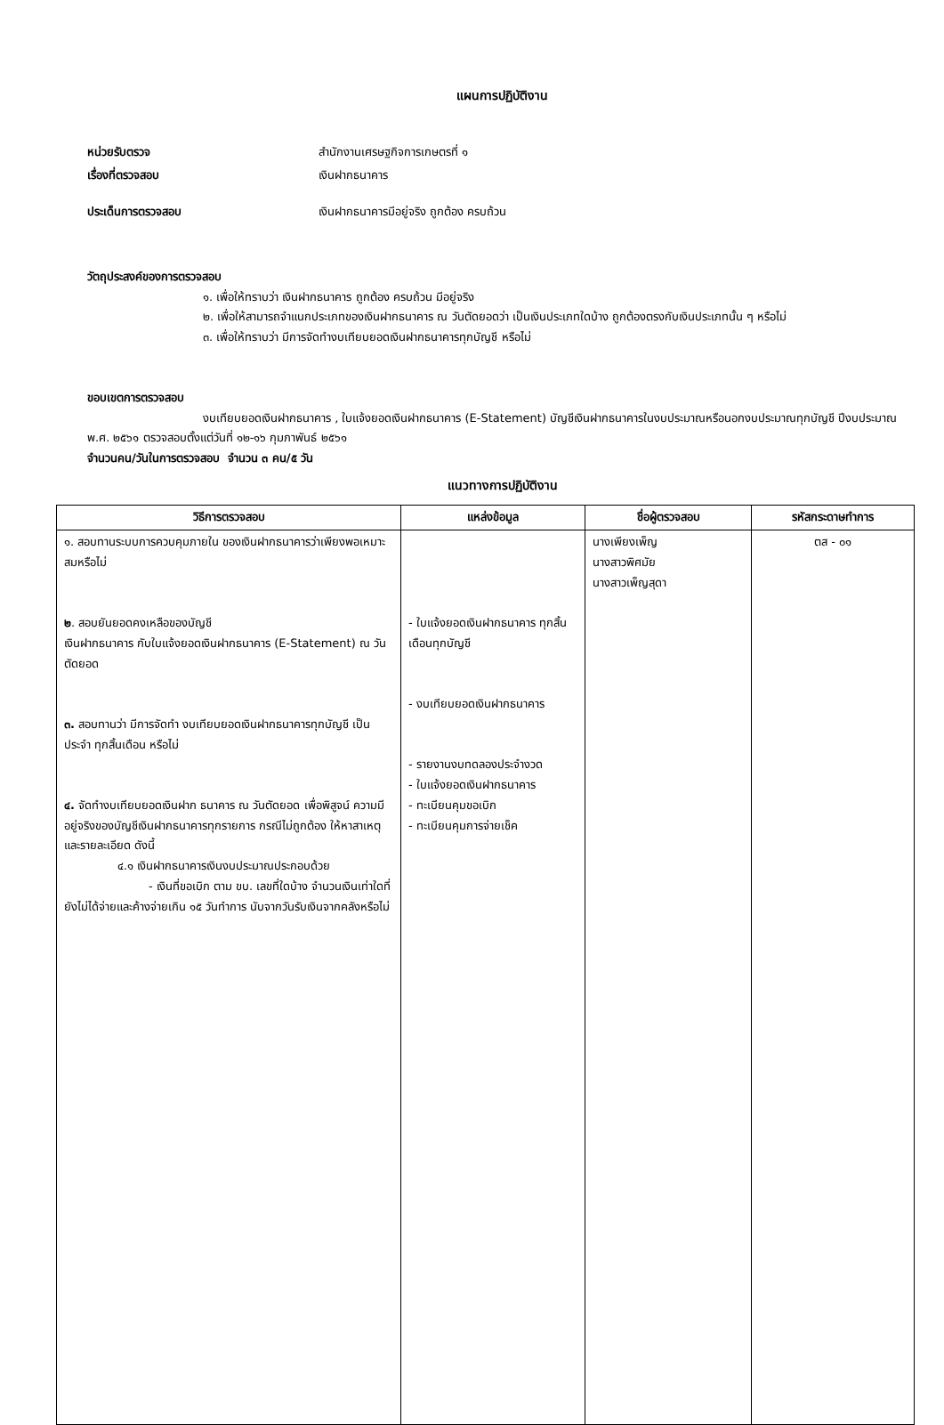แผนการปฏิบัติงาน
หน่วยรับตรวจ สำนักงานเศรษฐกิจการเกษตรที่ ๑
เรื่องที่ตรวจสอบ เงินฝากธนาคาร
ประเด็นการตรวจสอบ เงินฝากธนาคารมีอยู่จริง ถูกต้อง ครบถ้วน
วัตถุประสงค์ของการตรวจสอบ
๑. เพื่อให้ทราบว่า เงินฝากธนาคาร ถูกต้อง ครบถ้วน มีอยู่จริง
๒. เพื่อให้สามารถจำแนกประเภทของเงินฝากธนาคาร ณ วันตัดยอดว่า เป็นเงินประเภทใดบ้าง ถูกต้องตรงกับเงินประเภทนั้น ๆ หรือไม่
๓. เพื่อให้ทราบว่า มีการจัดทำงบเทียบยอดเงินฝากธนาคารทุกบัญชี หรือไม่
ขอบเขตการตรวจสอบ
งบเทียบยอดเงินฝากธนาคาร , ใบแจ้งยอดเงินฝากธนาคาร (E-Statement) บัญชีเงินฝากธนาคารในงบประมาณหรือนอกงบประมาณทุกบัญชี ปีงบประมาณ พ.ศ. ๒๕๖๑ ตรวจสอบตั้งแต่วันที่ ๑๒-๑๖ กุมภาพันธ์ ๒๕๖๑
จำนวนคน/วันในการตรวจสอบ จำนวน ๓ คน/๕ วัน
แนวทางการปฏิบัติงาน
| วิธีการตรวจสอบ | แหล่งข้อมูล | ชื่อผู้ตรวจสอบ | รหัสกระดาษทำการ |
| --- | --- | --- | --- |
| ๑. สอบทานระบบการควบคุมภายใน ของเงินฝากธนาคารว่าเพียงพอเหมาะสมหรือไม่ ๒ . สอบยันยอดคงเหลือของบัญชี เงินฝากธนาคาร กับใบแจ้งยอดเงินฝากธนาคาร (E-Statement) ณ วันตัดยอด ๓. สอบทานว่า มีการจัดทำ งบเทียบยอดเงินฝากธนาคารทุกบัญชี เป็นประจำ ทุกสิ้นเดือน หรือไม่ ๔. จัดทำงบเทียบยอดเงินฝาก ธนาคาร ณ วันตัดยอด เพื่อพิสูจน์ ความมีอยู่จริงของบัญชีเงินฝากธนาคารทุกรายการ กรณีไม่ถูกต้อง ให้หาสาเหตุและรายละเอียด ดังนี้ ๔.๑ เงินฝากธนาคารเงินงบประมาณประกอบด้วย - เงินที่ขอเบิก ตาม ขบ. เลขที่ใดบ้าง จำนวนเงินเท่าใดที่ยังไม่ได้จ่ายและค้างจ่ายเกิน ๑๕ วันทำการ นับจากวันรับเงินจากคลังหรือไม่ | - ใบแจ้งยอดเงินฝากธนาคาร ทุกสิ้นเดือนทุกบัญชี - งบเทียบยอดเงินฝากธนาคาร - รายงานงบทดลองประจำงวด - ใบแจ้งยอดเงินฝากธนาคาร - ทะเบียนคุมขอเบิก - ทะเบียนคุมการจ่ายเช็ค | นางเพียงเพ็ญ นางสาวพิศมัย นางสาวเพ็ญสุดา | ตส - ๐๑ |